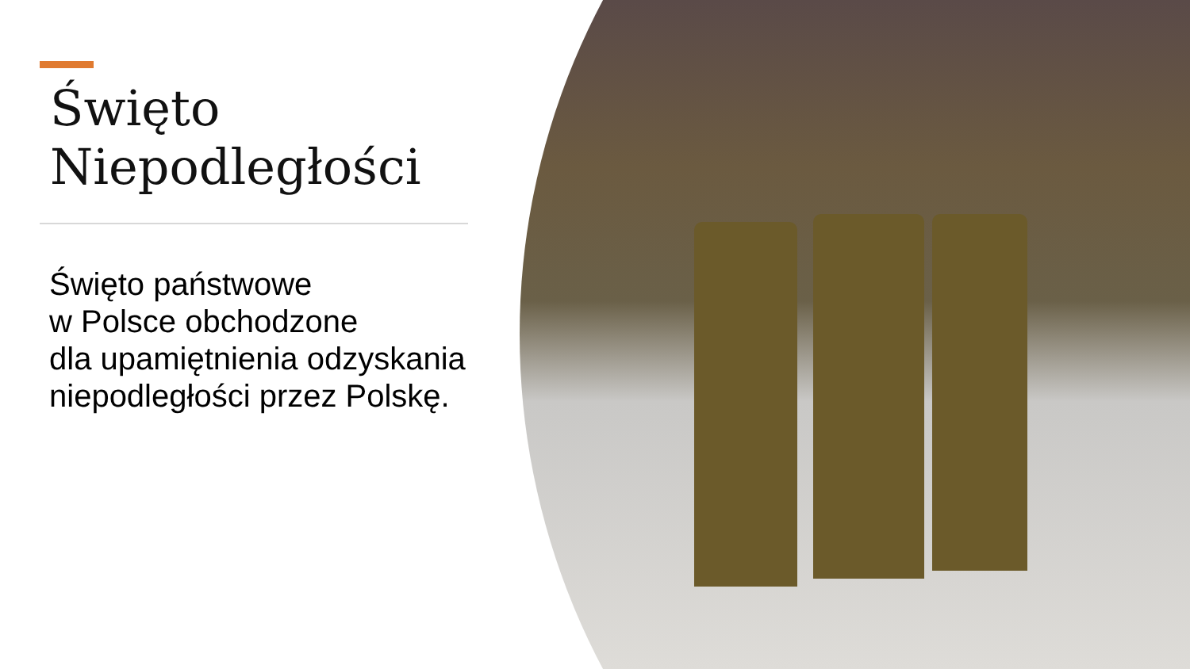Święto
Niepodległości
Święto państwowe
w Polsce obchodzone
dla upamiętnienia odzyskania
niepodległości przez Polskę.